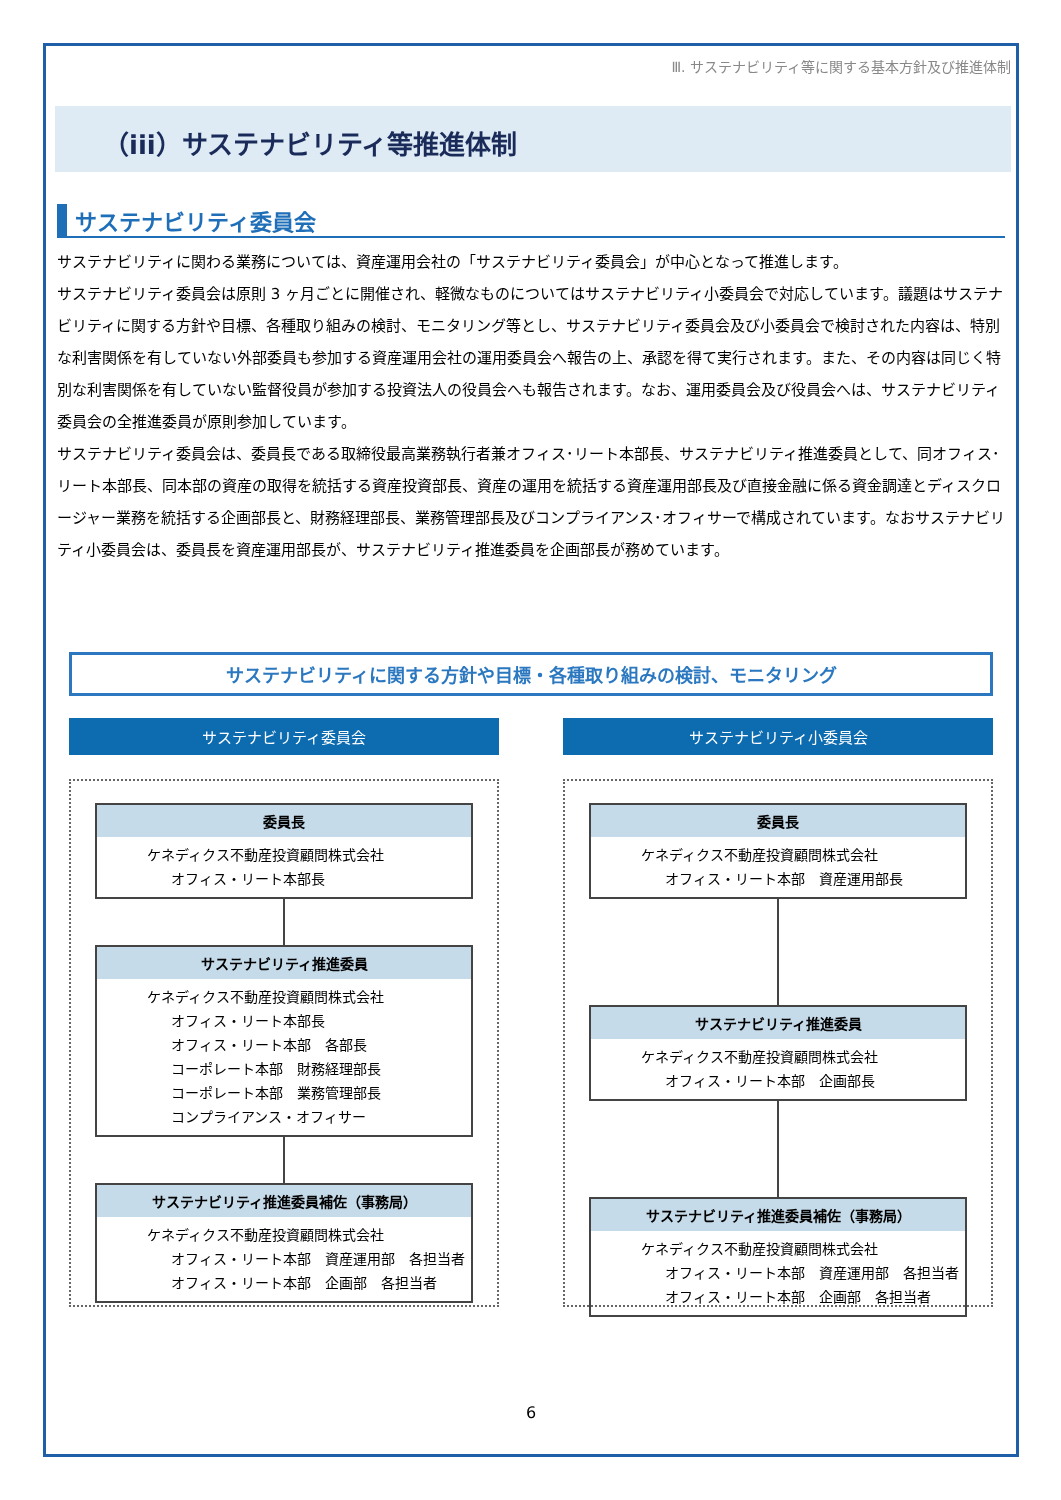Ⅲ. サステナビリティ等に関する基本方針及び推進体制
（iii）サステナビリティ等推進体制
サステナビリティ委員会
サステナビリティに関わる業務については、資産運用会社の「サステナビリティ委員会」が中心となって推進します。
サステナビリティ委員会は原則 3 ヶ月ごとに開催され、軽微なものについてはサステナビリティ小委員会で対応しています。議題はサステナビリティに関する方針や目標、各種取り組みの検討、モニタリング等とし、サステナビリティ委員会及び小委員会で検討された内容は、特別な利害関係を有していない外部委員も参加する資産運用会社の運用委員会へ報告の上、承認を得て実行されます。また、その内容は同じく特別な利害関係を有していない監督役員が参加する投資法人の役員会へも報告されます。なお、運用委員会及び役員会へは、サステナビリティ委員会の全推進委員が原則参加しています。
サステナビリティ委員会は、委員長である取締役最高業務執行者兼オフィス･リート本部長、サステナビリティ推進委員として、同オフィス･リート本部長、同本部の資産の取得を統括する資産投資部長、資産の運用を統括する資産運用部長及び直接金融に係る資金調達とディスクロージャー業務を統括する企画部長と、財務経理部長、業務管理部長及びコンプライアンス･オフィサーで構成されています。なおサステナビリティ小委員会は、委員長を資産運用部長が、サステナビリティ推進委員を企画部長が務めています。
サステナビリティに関する方針や目標・各種取り組みの検討、モニタリング
サステナビリティ委員会
委員長
ケネディクス不動産投資顧問株式会社
オフィス・リート本部長
サステナビリティ推進委員
ケネディクス不動産投資顧問株式会社
オフィス・リート本部長
オフィス・リート本部　各部長
コーポレート本部　財務経理部長
コーポレート本部　業務管理部長
コンプライアンス・オフィサー
サステナビリティ推進委員補佐（事務局）
ケネディクス不動産投資顧問株式会社
オフィス・リート本部　資産運用部　各担当者
オフィス・リート本部　企画部　各担当者
サステナビリティ小委員会
委員長
ケネディクス不動産投資顧問株式会社
オフィス・リート本部　資産運用部長
サステナビリティ推進委員
ケネディクス不動産投資顧問株式会社
オフィス・リート本部　企画部長
サステナビリティ推進委員補佐（事務局）
ケネディクス不動産投資顧問株式会社
オフィス・リート本部　資産運用部　各担当者
オフィス・リート本部　企画部　各担当者
6